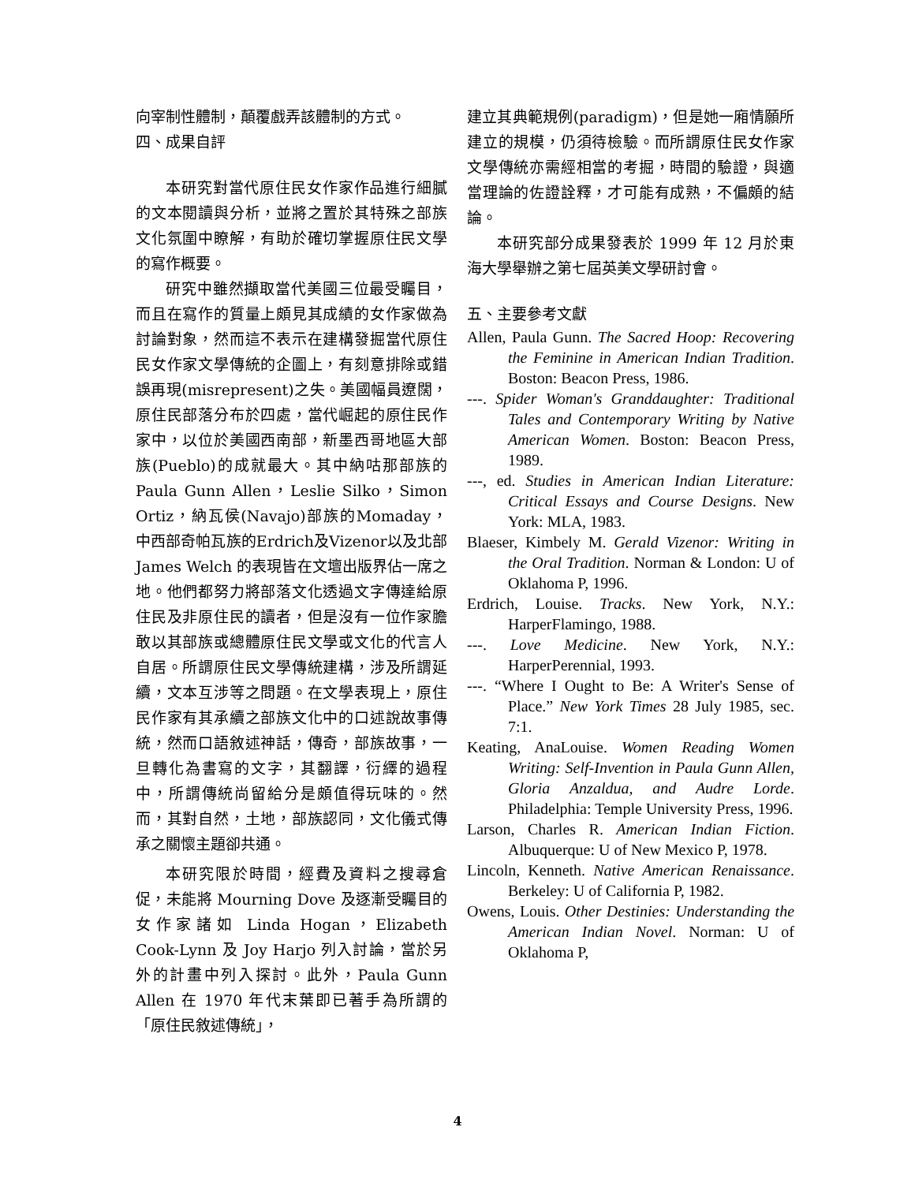向宰制性體制，顛覆戲弄該體制的方式。
四、成果自評
本研究對當代原住民女作家作品進行細膩的文本閱讀與分析，並將之置於其特殊之部族文化氛圍中瞭解，有助於確切掌握原住民文學的寫作概要。
研究中雖然擷取當代美國三位最受矚目，而且在寫作的質量上頗見其成績的女作家做為討論對象，然而這不表示在建構發掘當代原住民女作家文學傳統的企圖上，有刻意排除或錯誤再現(misrepresent)之失。美國幅員遼闊，原住民部落分布於四處，當代崛起的原住民作家中，以位於美國西南部，新墨西哥地區大部族(Pueblo)的成就最大。其中納咕那部族的 Paula Gunn Allen，Leslie Silko，Simon Ortiz，納瓦侯(Navajo)部族的Momaday，中西部奇帕瓦族的Erdrich及Vizenor以及北部James Welch 的表現皆在文壇出版界佔一席之地。他們都努力將部落文化透過文字傳達給原住民及非原住民的讀者，但是沒有一位作家膽敢以其部族或總體原住民文學或文化的代言人自居。所謂原住民文學傳統建構，涉及所謂延續，文本互涉等之問題。在文學表現上，原住民作家有其承續之部族文化中的口述說故事傳統，然而口語敘述神話，傳奇，部族故事，一旦轉化為書寫的文字，其翻譯，衍繹的過程中，所謂傳統尚留給分是頗值得玩味的。然而，其對自然，土地，部族認同，文化儀式傳承之關懷主題卻共通。
本研究限於時間，經費及資料之搜尋倉促，未能將 Mourning Dove 及逐漸受矚目的女作家諸如 Linda Hogan，Elizabeth Cook-Lynn 及 Joy Harjo 列入討論，當於另外的計畫中列入探討。此外，Paula Gunn Allen 在 1970 年代末葉即已著手為所謂的「原住民敘述傳統」，
建立其典範規例(paradigm)，但是她一廂情願所建立的規模，仍須待檢驗。而所謂原住民女作家文學傳統亦需經相當的考掘，時間的驗證，與適當理論的佐證詮釋，才可能有成熟，不偏頗的結論。
本研究部分成果發表於 1999 年 12 月於東海大學舉辦之第七屆英美文學研討會。
五、主要參考文獻
Allen, Paula Gunn. The Sacred Hoop: Recovering the Feminine in American Indian Tradition. Boston: Beacon Press, 1986.
---. Spider Woman's Granddaughter: Traditional Tales and Contemporary Writing by Native American Women. Boston: Beacon Press, 1989.
---, ed. Studies in American Indian Literature: Critical Essays and Course Designs. New York: MLA, 1983.
Blaeser, Kimbely M. Gerald Vizenor: Writing in the Oral Tradition. Norman & London: U of Oklahoma P, 1996.
Erdrich, Louise. Tracks. New York, N.Y.: HarperFlamingo, 1988.
---. Love Medicine. New York, N.Y.: HarperPerennial, 1993.
---. “Where I Ought to Be: A Writer's Sense of Place.” New York Times 28 July 1985, sec. 7:1.
Keating, AnaLouise. Women Reading Women Writing: Self-Invention in Paula Gunn Allen, Gloria Anzaldua, and Audre Lorde. Philadelphia: Temple University Press, 1996.
Larson, Charles R. American Indian Fiction. Albuquerque: U of New Mexico P, 1978.
Lincoln, Kenneth. Native American Renaissance. Berkeley: U of California P, 1982.
Owens, Louis. Other Destinies: Understanding the American Indian Novel. Norman: U of Oklahoma P,
4